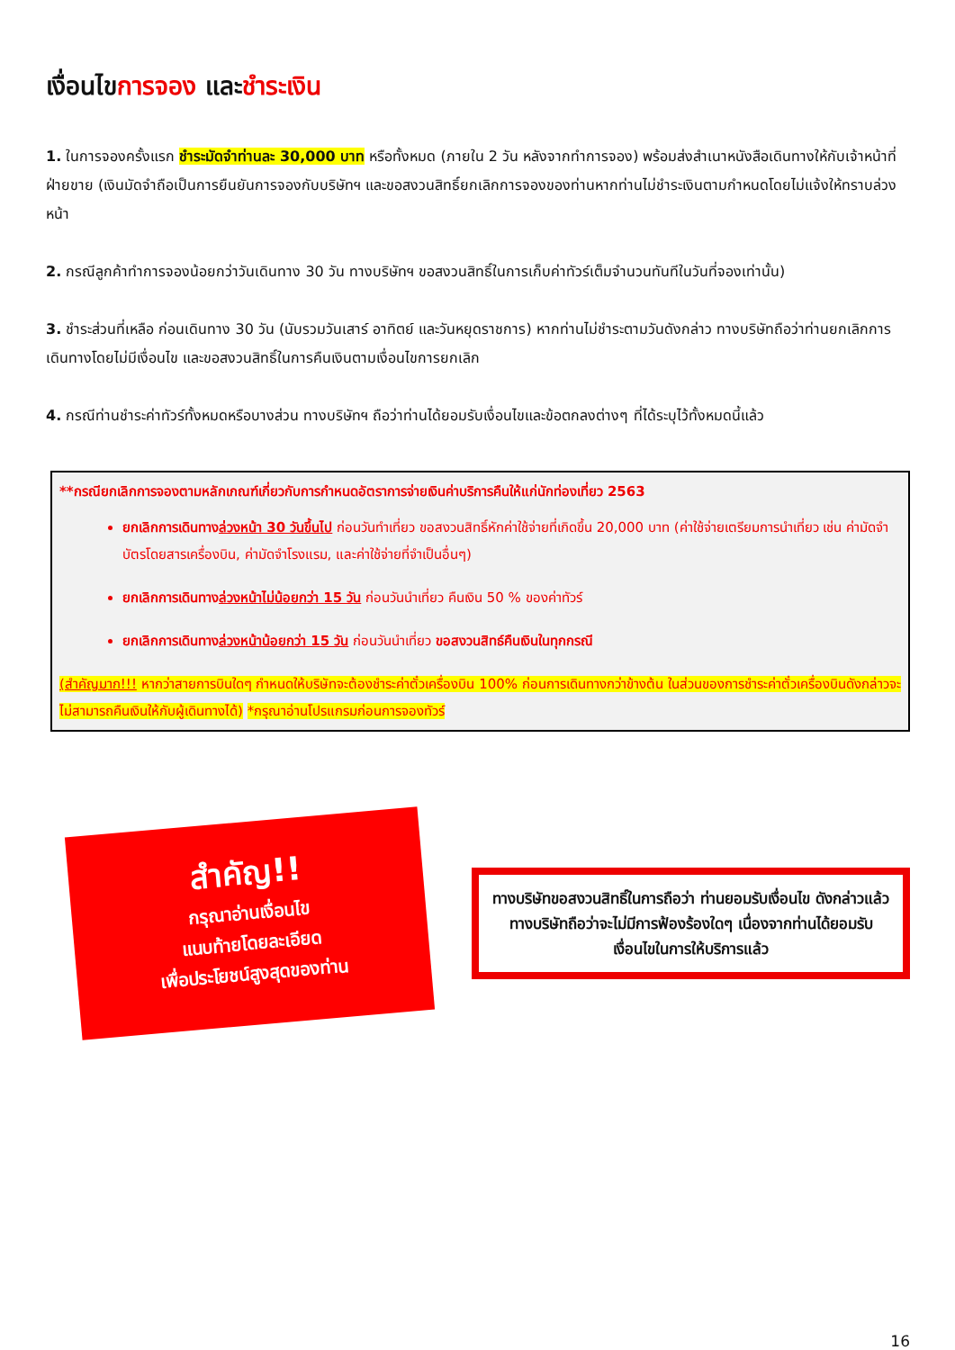เงื่อนไขการจอง และชำระเงิน
1. ในการจองครั้งแรก ชำระมัดจำท่านละ 30,000 บาท หรือทั้งหมด (ภายใน 2 วัน หลังจากทำการจอง) พร้อมส่งสำเนาหนังสือเดินทางให้กับเจ้าหน้าที่ฝ่ายขาย (เงินมัดจำถือเป็นการยืนยันการจองกับบริษัทฯ และขอสงวนสิทธิ์ยกเลิกการจองของท่านหากท่านไม่ชำระเงินตามกำหนดโดยไม่แจ้งให้ทราบล่วงหน้า
2. กรณีลูกค้าทำการจองน้อยกว่าวันเดินทาง 30 วัน ทางบริษัทฯ ขอสงวนสิทธิ์ในการเก็บค่าทัวร์เต็มจำนวนทันทีในวันที่จองเท่านั้น)
3. ชำระส่วนที่เหลือ ก่อนเดินทาง 30 วัน (นับรวมวันเสาร์ อาทิตย์ และวันหยุดราชการ) หากท่านไม่ชำระตามวันดังกล่าว ทางบริษัทถือว่าท่านยกเลิกการเดินทางโดยไม่มีเงื่อนไข และขอสงวนสิทธิ์ในการคืนเงินตามเงื่อนไขการยกเลิก
4. กรณีท่านชำระค่าทัวร์ทั้งหมดหรือบางส่วน ทางบริษัทฯ ถือว่าท่านได้ยอมรับเงื่อนไขและข้อตกลงต่างๆ ที่ได้ระบุไว้ทั้งหมดนี้แล้ว
**กรณียกเลิกการจองตามหลักเกณฑ์เกี่ยวกับการกำหนดอัตราการจ่ายเงินค่าบริการคืนให้แก่นักท่องเที่ยว 2563
ยกเลิกการเดินทางล่วงหน้า 30 วันขึ้นไป ก่อนวันทำเที่ยว ขอสงวนสิทธิ์หักค่าใช้จ่ายที่เกิดขึ้น 20,000 บาท (ค่าใช้จ่ายเตรียมการนำเที่ยว เช่น ค่ามัดจำบัตรโดยสารเครื่องบิน, ค่ามัดจำโรงแรม, และค่าใช้จ่ายที่จำเป็นอื่นๆ)
ยกเลิกการเดินทางล่วงหน้าไม่น้อยกว่า 15 วัน ก่อนวันนำเที่ยว คืนเงิน 50 % ของค่าทัวร์
ยกเลิกการเดินทางล่วงหน้าน้อยกว่า 15 วัน ก่อนวันนำเที่ยว ขอสงวนสิทธ์คืนเงินในทุกกรณี
(สำคัญมาก!!! หากว่าสายการบินใดๆ กำหนดให้บริษัทจะต้องชำระค่าตั๋วเครื่องบิน 100% ก่อนการเดินทางกว่าข้างต้น ในส่วนของการชำระค่าตั๋วเครื่องบินดังกล่าวจะไม่สามารถคืนเงินให้กับผู้เดินทางได้) *กรุณาอ่านโปรแกรมก่อนการจองทัวร์
สำคัญ!!
กรุณาอ่านเงื่อนไข
แนบท้ายโดยละเอียด
เพื่อประโยชน์สูงสุดของท่าน
ทางบริษัทขอสงวนสิทธิ์ในการถือว่า ท่านยอมรับเงื่อนไข ดังกล่าวแล้ว ทางบริษัทถือว่าจะไม่มีการฟ้องร้องใดๆ เนื่องจากท่านได้ยอมรับเงื่อนไขในการให้บริการแล้ว
16